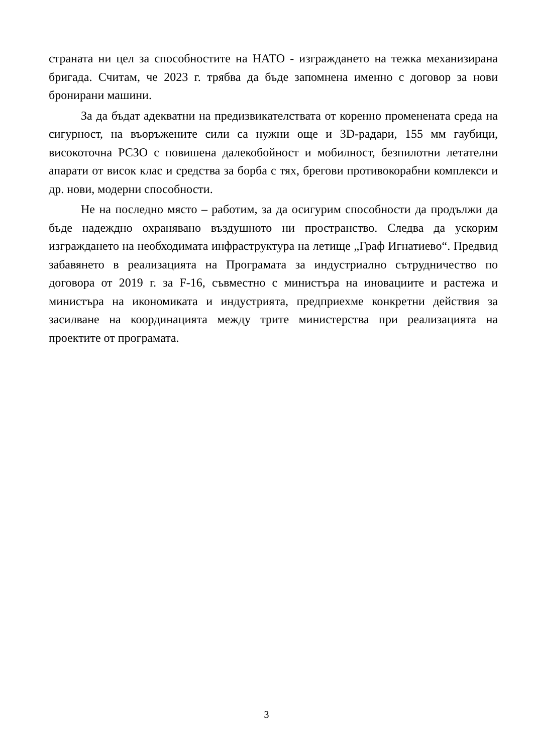страната ни цел за способностите на НАТО - изграждането на тежка механизирана бригада. Считам, че 2023 г. трябва да бъде запомнена именно с договор за нови бронирани машини.
За да бъдат адекватни на предизвикателствата от коренно променената среда на сигурност, на въоръжените сили са нужни още и 3D-радари, 155 мм гаубици, високоточна РСЗО с повишена далекобойност и мобилност, безпилотни летателни апарати от висок клас и средства за борба с тях, брегови противокорабни комплекси и др. нови, модерни способности.
Не на последно място – работим, за да осигурим способности да продължи да бъде надеждно охранявано въздушното ни пространство. Следва да ускорим изграждането на необходимата инфраструктура на летище „Граф Игнатиево“. Предвид забавянето в реализацията на Програмата за индустриално сътрудничество по договора от 2019 г. за F-16, съвместно с министъра на иновациите и растежа и министъра на икономиката и индустрията, предприехме конкретни действия за засилване на координацията между трите министерства при реализацията на проектите от програмата.
3